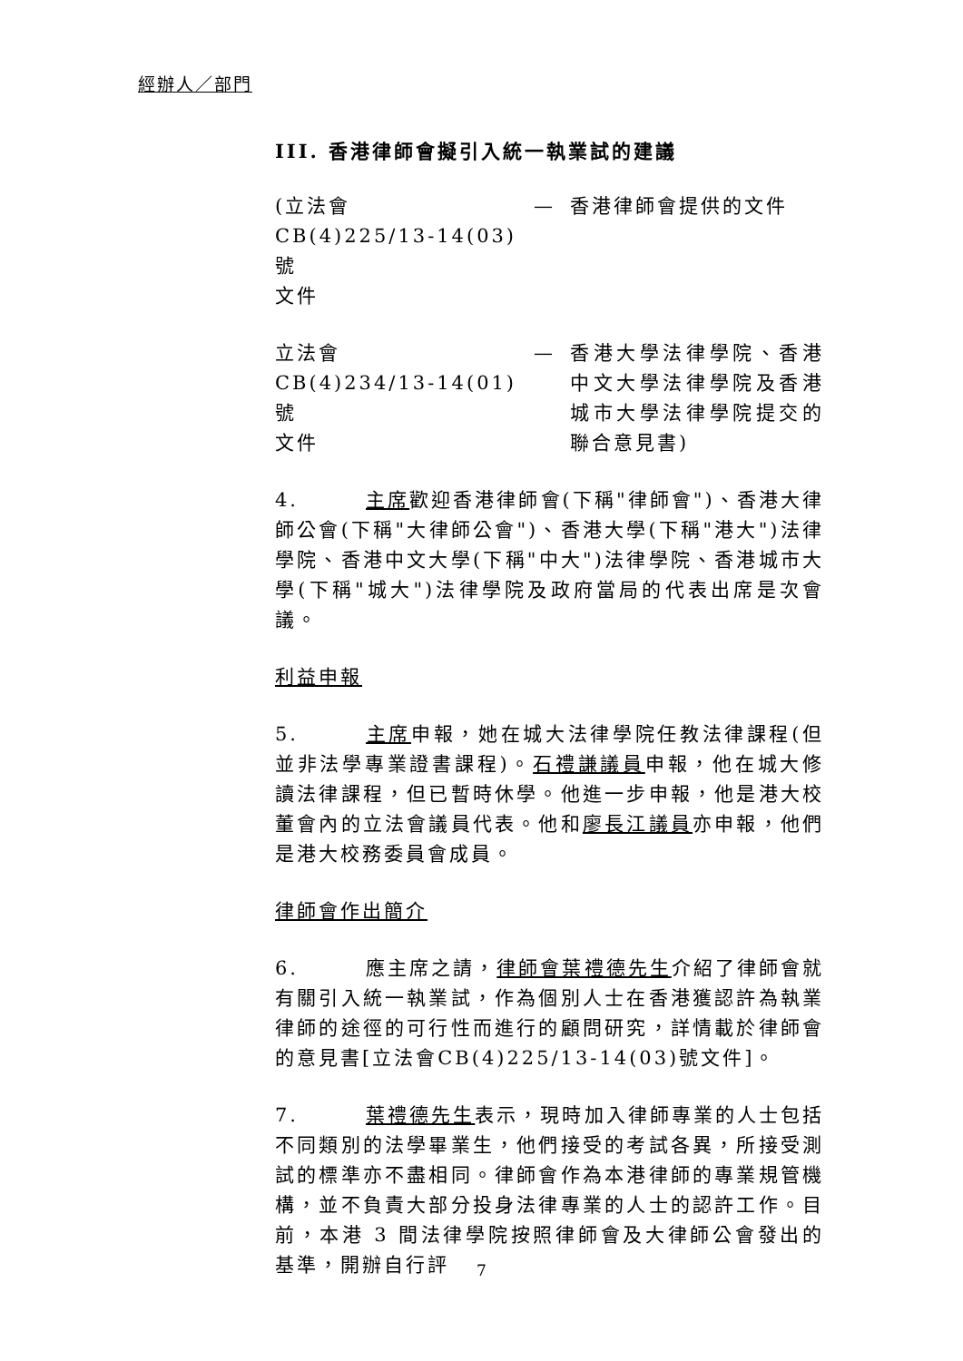經辦人／部門
III. 香港律師會擬引入統一執業試的建議
(立法會
CB(4)225/13-14(03)號
文件
— 香港律師會提供的文件
立法會
CB(4)234/13-14(01)號
文件
— 香港大學法律學院、香港中文大學法律學院及香港城市大學法律學院提交的聯合意見書)
4. 主席歡迎香港律師會(下稱"律師會")、香港大律師公會(下稱"大律師公會")、香港大學(下稱"港大")法律學院、香港中文大學(下稱"中大")法律學院、香港城市大學(下稱"城大")法律學院及政府當局的代表出席是次會議。
利益申報
5. 主席申報，她在城大法律學院任教法律課程(但並非法學專業證書課程)。石禮謙議員申報，他在城大修讀法律課程，但已暫時休學。他進一步申報，他是港大校董會內的立法會議員代表。他和廖長江議員亦申報，他們是港大校務委員會成員。
律師會作出簡介
6. 應主席之請，律師會葉禮德先生介紹了律師會就有關引入統一執業試，作為個別人士在香港獲認許為執業律師的途徑的可行性而進行的顧問研究，詳情載於律師會的意見書[立法會CB(4)225/13-14(03)號文件]。
7. 葉禮德先生表示，現時加入律師專業的人士包括不同類別的法學畢業生，他們接受的考試各異，所接受測試的標準亦不盡相同。律師會作為本港律師的專業規管機構，並不負責大部分投身法律專業的人士的認許工作。目前，本港 3 間法律學院按照律師會及大律師公會發出的基準，開辦自行評
7